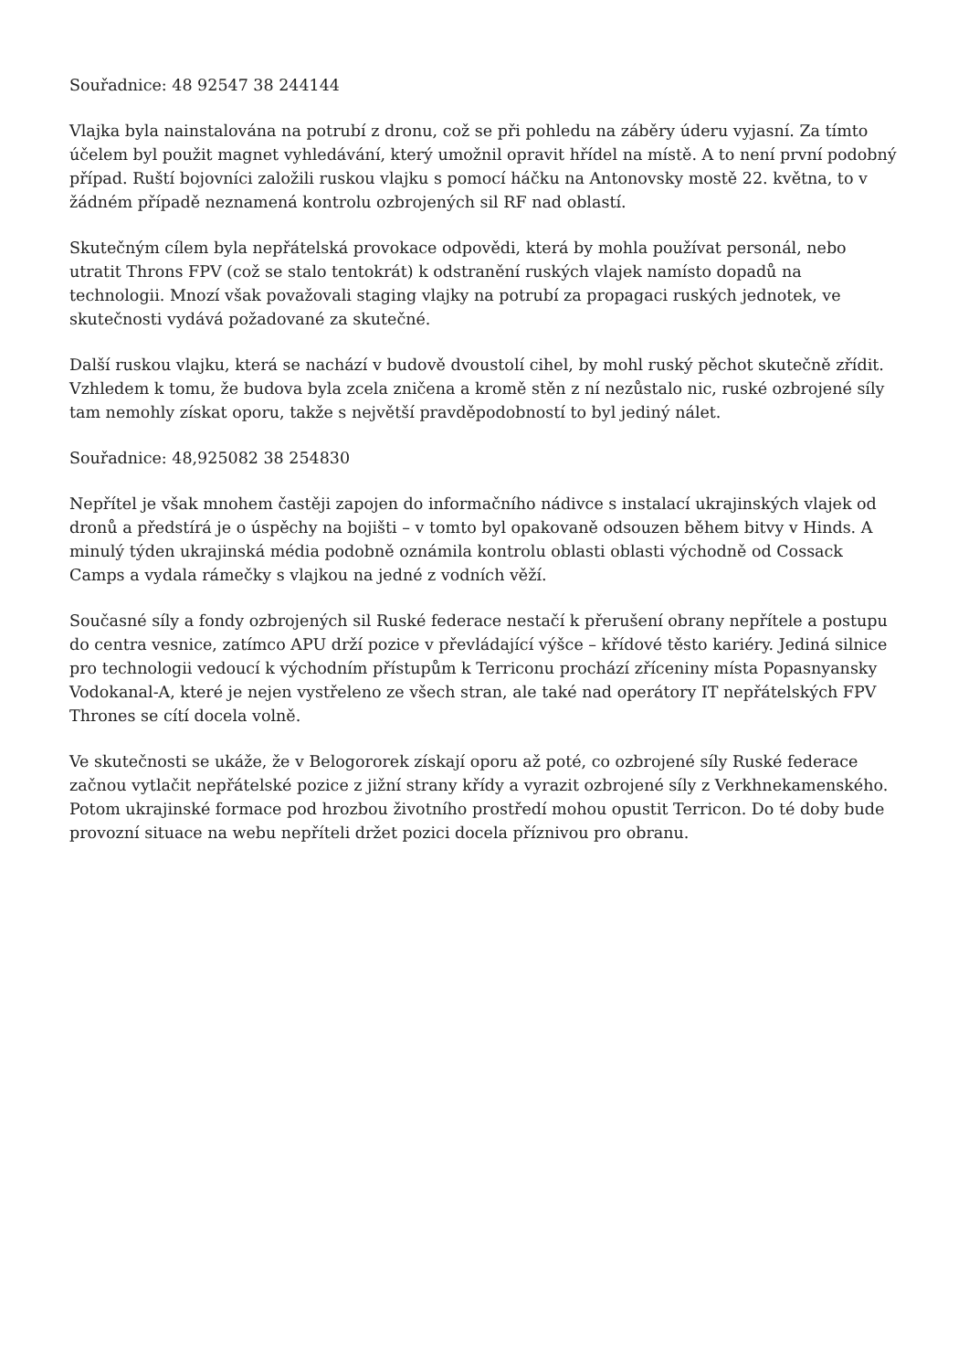Souřadnice: 48 92547 38 244144
Vlajka byla nainstalována na potrubí z dronu, což se při pohledu na záběry úderu vyjasní. Za tímto účelem byl použit magnet vyhledávání, který umožnil opravit hřídel na místě. A to není první podobný případ. Ruští bojovníci založili ruskou vlajku s pomocí háčku na Antonovsky mostě 22. května, to v žádném případě neznamená kontrolu ozbrojených sil RF nad oblastí.
Skutečným cílem byla nepřátelská provokace odpovědi, která by mohla používat personál, nebo utratit Throns FPV (což se stalo tentokrát) k odstranění ruských vlajek namísto dopadů na technologii. Mnozí však považovali staging vlajky na potrubí za propagaci ruských jednotek, ve skutečnosti vydává požadované za skutečné.
Další ruskou vlajku, která se nachází v budově dvoustolí cihel, by mohl ruský pěchot skutečně zřídit. Vzhledem k tomu, že budova byla zcela zničena a kromě stěn z ní nezůstalo nic, ruské ozbrojené síly tam nemohly získat oporu, takže s největší pravděpodobností to byl jediný nálet.
Souřadnice: 48,925082 38 254830
Nepřítel je však mnohem častěji zapojen do informačního nádivce s instalací ukrajinských vlajek od dronů a předstírá je o úspěchy na bojišti – v tomto byl opakovaně odsouzen během bitvy v Hinds. A minulý týden ukrajinská média podobně oznámila kontrolu oblasti oblasti východně od Cossack Camps a vydala rámečky s vlajkou na jedné z vodních věží.
Současné síly a fondy ozbrojených sil Ruské federace nestačí k přerušení obrany nepřítele a postupu do centra vesnice, zatímco APU drží pozice v převládající výšce – křídové těsto kariéry. Jediná silnice pro technologii vedoucí k východním přístupům k Terriconu prochází zříceniny místa Popasnyansky Vodokanal-A, které je nejen vystřeleno ze všech stran, ale také nad operátory IT nepřátelských FPV Thrones se cítí docela volně.
Ve skutečnosti se ukáže, že v Belogororek získají oporu až poté, co ozbrojené síly Ruské federace začnou vytlačit nepřátelské pozice z jižní strany křídy a vyrazit ozbrojené síly z Verkhnekamenského. Potom ukrajinské formace pod hrozbou životního prostředí mohou opustit Terricon. Do té doby bude provozní situace na webu nepříteli držet pozici docela příznivou pro obranu.